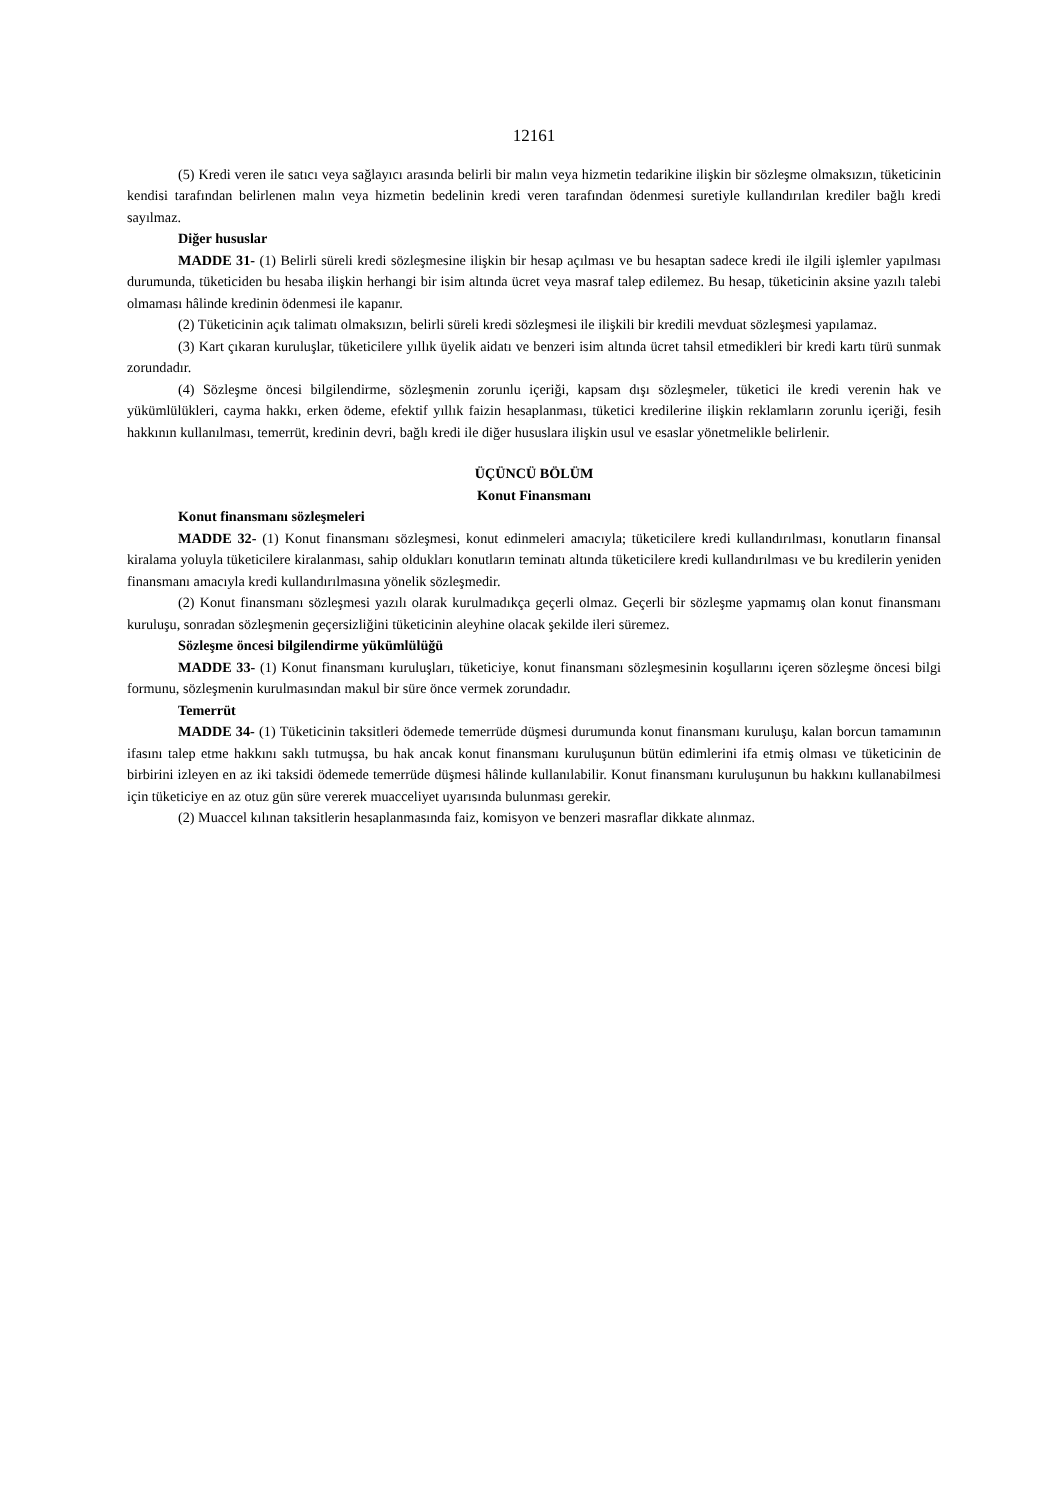12161
(5) Kredi veren ile satıcı veya sağlayıcı arasında belirli bir malın veya hizmetin tedarikine ilişkin bir sözleşme olmaksızın, tüketicinin kendisi tarafından belirlenen malın veya hizmetin bedelinin kredi veren tarafından ödenmesi suretiyle kullandırılan krediler bağlı kredi sayılmaz.
Diğer hususlar
MADDE 31- (1) Belirli süreli kredi sözleşmesine ilişkin bir hesap açılması ve bu hesaptan sadece kredi ile ilgili işlemler yapılması durumunda, tüketiciden bu hesaba ilişkin herhangi bir isim altında ücret veya masraf talep edilemez. Bu hesap, tüketicinin aksine yazılı talebi olmaması hâlinde kredinin ödenmesi ile kapanır.
(2) Tüketicinin açık talimatı olmaksızın, belirli süreli kredi sözleşmesi ile ilişkili bir kredili mevduat sözleşmesi yapılamaz.
(3) Kart çıkaran kuruluşlar, tüketicilere yıllık üyelik aidatı ve benzeri isim altında ücret tahsil etmedikleri bir kredi kartı türü sunmak zorundadır.
(4) Sözleşme öncesi bilgilendirme, sözleşmenin zorunlu içeriği, kapsam dışı sözleşmeler, tüketici ile kredi verenin hak ve yükümlülükleri, cayma hakkı, erken ödeme, efektif yıllık faizin hesaplanması, tüketici kredilerine ilişkin reklamların zorunlu içeriği, fesih hakkının kullanılması, temerrüt, kredinin devri, bağlı kredi ile diğer hususlara ilişkin usul ve esaslar yönetmelikle belirlenir.
ÜÇÜNCÜ BÖLÜM
Konut Finansmanı
Konut finansmanı sözleşmeleri
MADDE 32- (1) Konut finansmanı sözleşmesi, konut edinmeleri amacıyla; tüketicilere kredi kullandırılması, konutların finansal kiralama yoluyla tüketicilere kiralanması, sahip oldukları konutların teminatı altında tüketicilere kredi kullandırılması ve bu kredilerin yeniden finansmanı amacıyla kredi kullandırılmasına yönelik sözleşmedir.
(2) Konut finansmanı sözleşmesi yazılı olarak kurulmadıkça geçerli olmaz. Geçerli bir sözleşme yapmamış olan konut finansmanı kuruluşu, sonradan sözleşmenin geçersizliğini tüketicinin aleyhine olacak şekilde ileri süremez.
Sözleşme öncesi bilgilendirme yükümlülüğü
MADDE 33- (1) Konut finansmanı kuruluşları, tüketiciye, konut finansmanı sözleşmesinin koşullarını içeren sözleşme öncesi bilgi formunu, sözleşmenin kurulmasından makul bir süre önce vermek zorundadır.
Temerrüt
MADDE 34- (1) Tüketicinin taksitleri ödemede temerrüde düşmesi durumunda konut finansmanı kuruluşu, kalan borcun tamamının ifasını talep etme hakkını saklı tutmuşsa, bu hak ancak konut finansmanı kuruluşunun bütün edimlerini ifa etmiş olması ve tüketicinin de birbirini izleyen en az iki taksidi ödemede temerrüde düşmesi hâlinde kullanılabilir. Konut finansmanı kuruluşunun bu hakkını kullanabilmesi için tüketiciye en az otuz gün süre vererek muacceliyet uyarısında bulunması gerekir.
(2) Muaccel kılınan taksitlerin hesaplanmasında faiz, komisyon ve benzeri masraflar dikkate alınmaz.